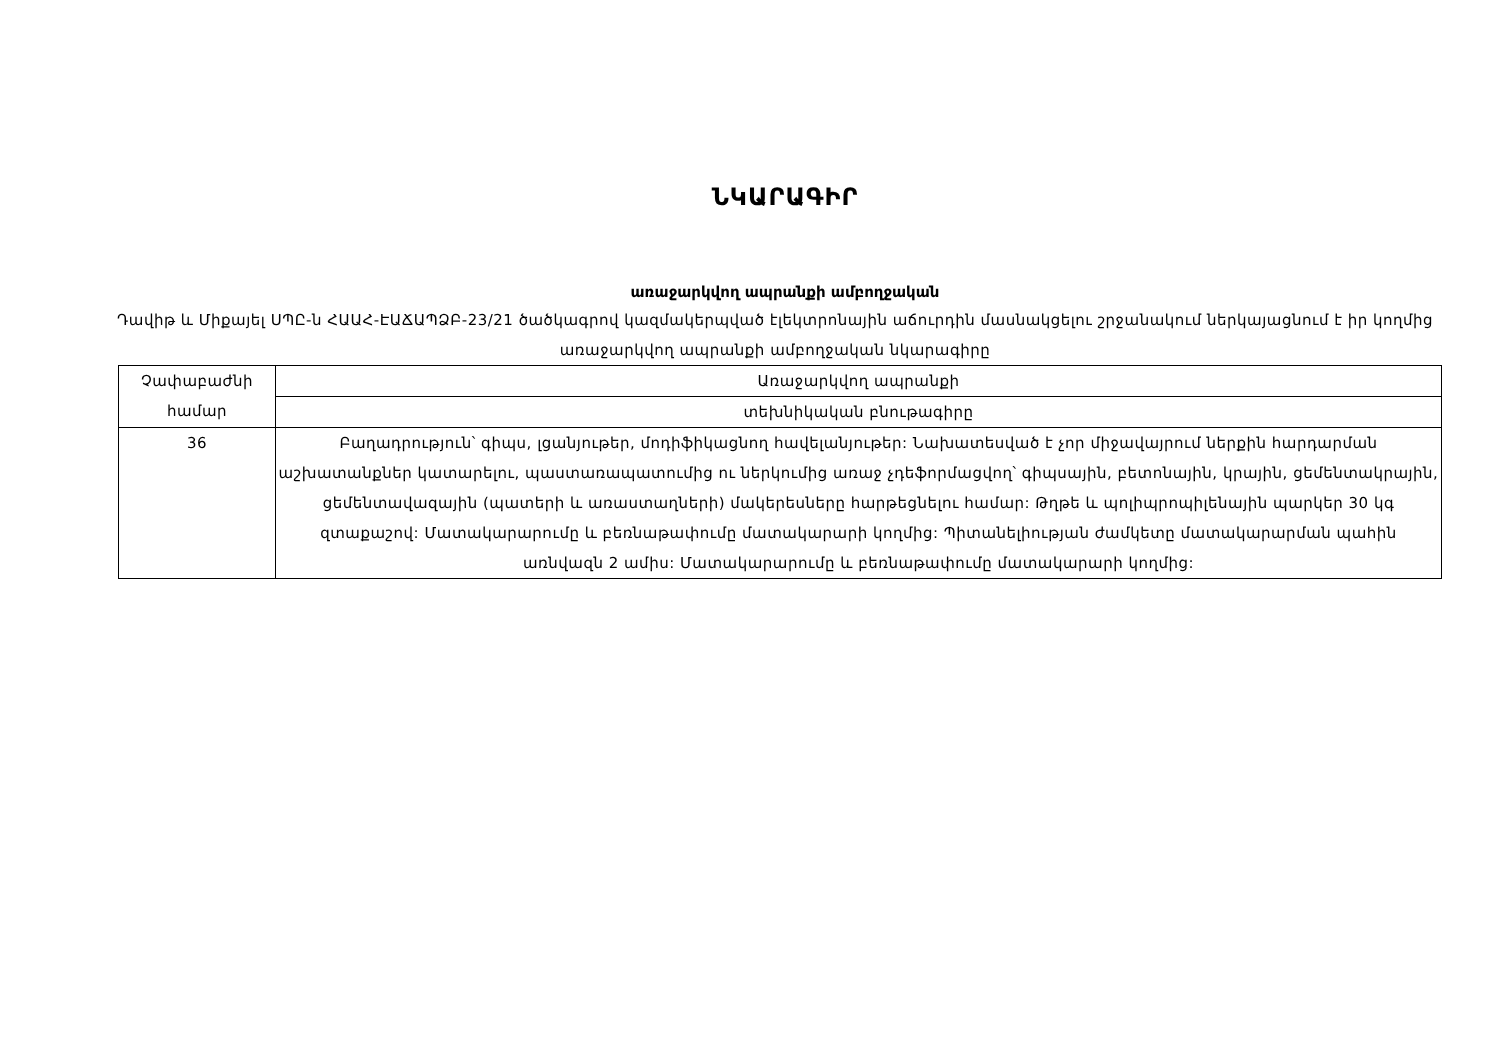ՆԿԱՐԱԳԻՐ
առաջարկվող ապրանքի ամբողջական
Դավիթ և Միքայել ՍՊԸ-ն ՀԱԱՀ-ԷԱՃԱՊՁԲ-23/21 ծածկագրով կազմակերպված էլեկտրոնային աճուրդին մասնակցելու շրջանակում ներկայացնում է իր կողմից առաջարկվող ապրանքի ամբողջական նկարագիրը
| Չափաբաժնի համար | Առաջարկվող ապրանքի |
| | տեխնիկական բնութագիրը |
| 36 | Բաղադրություն՝ գիպս, լցանյութեր, մոդիֆիկացնող հավելանյութեր: Նախատեսված է չոր միջավայրում ներքին հարդարման աշխատանքներ կատարելու, պաստառապատումից ու ներկումից առաջ չդեֆորմացվող՝ գիպսային, բետոնային, կրային, ցեմենտակրային, ցեմենտավազային (պատերի և առաստաղների) մակերեսները հարթեցնելու համար: Թղթե և պոլիպրոպիլենային պարկեր 30 կգ զտաքաշով: Մատակարարումը և բեռնաթափումը մատակարարի կողմից: Պիտանելիության ժամկետը մատակարարման պահին առնվազն 2 ամիս: Մատակարարումը և բեռնաթափումը մատակարարի կողմից: |